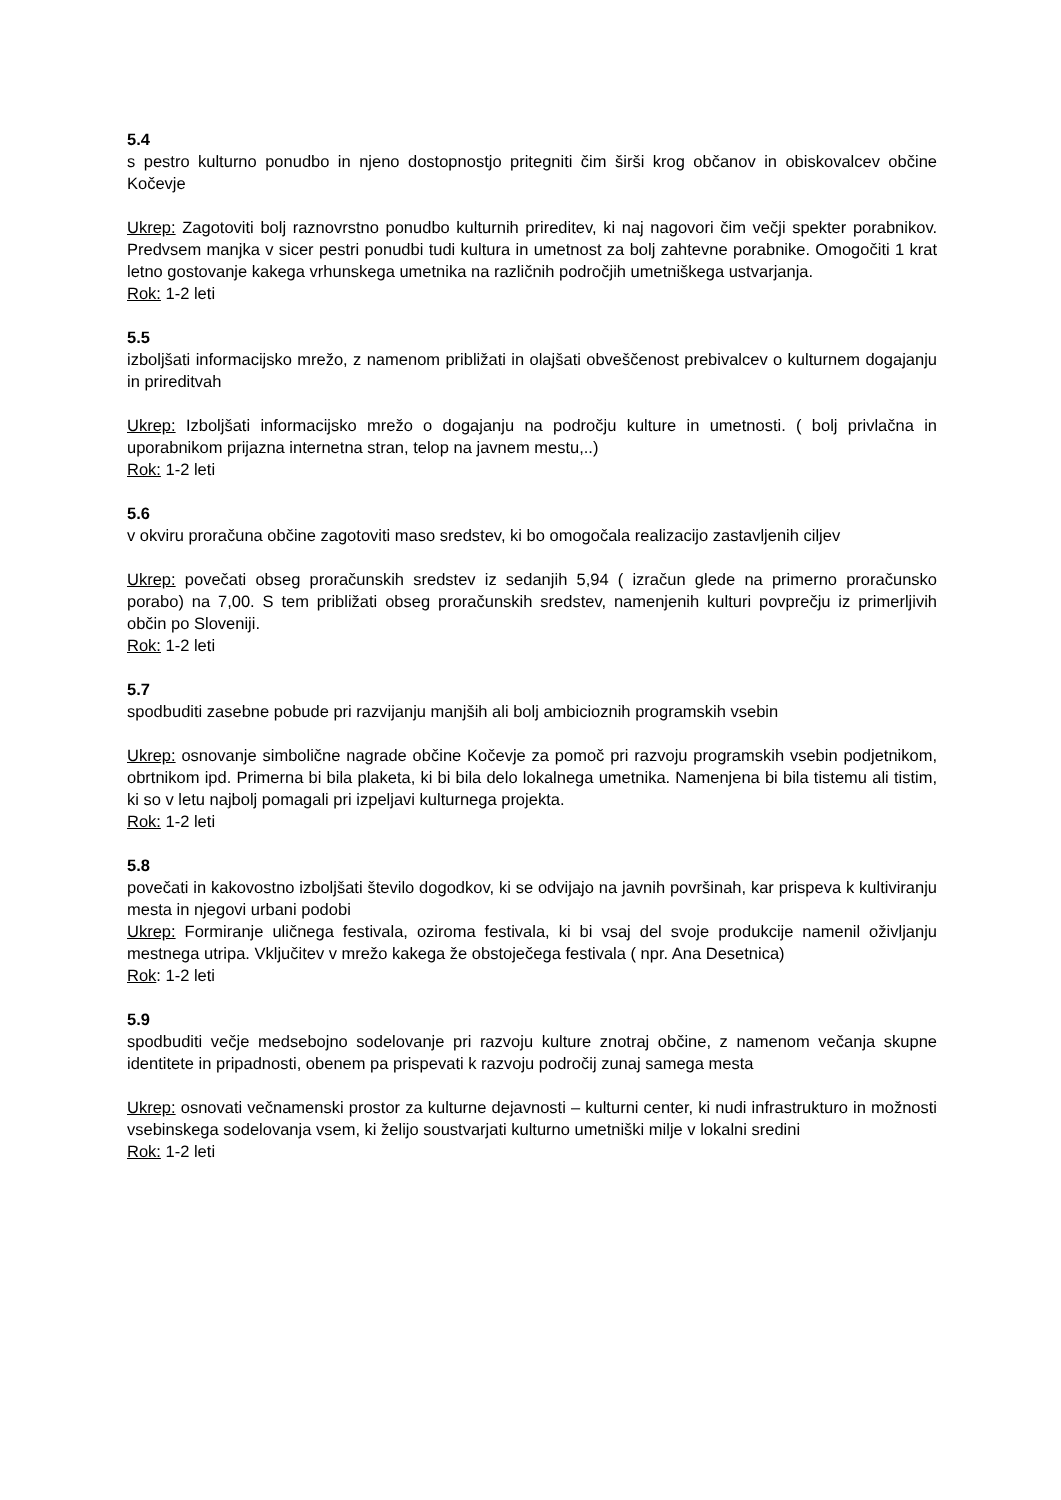5.4
s pestro kulturno ponudbo in njeno dostopnostjo pritegniti čim širši krog občanov in obiskovalcev občine Kočevje
Ukrep: Zagotoviti bolj raznovrstno ponudbo kulturnih prireditev, ki naj nagovori čim večji spekter porabnikov. Predvsem manjka v sicer pestri ponudbi tudi kultura in umetnost za bolj zahtevne porabnike. Omogočiti 1 krat letno gostovanje kakega vrhunskega umetnika na različnih področjih umetniškega ustvarjanja.
Rok: 1-2 leti
5.5
izboljšati informacijsko mrežo, z namenom približati in olajšati obveščenost prebivalcev o kulturnem dogajanju in prireditvah
Ukrep: Izboljšati informacijsko mrežo o dogajanju na področju kulture in umetnosti. ( bolj privlačna in uporabnikom prijazna internetna stran, telop na javnem mestu,..)
Rok: 1-2 leti
5.6
v okviru proračuna občine zagotoviti maso sredstev, ki bo omogočala realizacijo zastavljenih ciljev
Ukrep: povečati obseg proračunskih sredstev iz sedanjih 5,94 ( izračun glede na primerno proračunsko porabo) na 7,00. S tem približati obseg proračunskih sredstev, namenjenih kulturi povprečju iz primerljivih občin po Sloveniji.
Rok: 1-2 leti
5.7
spodbuditi zasebne pobude pri razvijanju manjših ali bolj ambicioznih programskih vsebin
Ukrep: osnovanje simbolične nagrade občine Kočevje za pomoč pri razvoju programskih vsebin podjetnikom, obrtnikom ipd. Primerna bi bila plaketa, ki bi bila delo lokalnega umetnika. Namenjena bi bila tistemu ali tistim, ki so v letu najbolj pomagali pri izpeljavi kulturnega projekta.
Rok: 1-2 leti
5.8
povečati in kakovostno izboljšati število dogodkov, ki se odvijajo na javnih površinah, kar prispeva k kultiviranju mesta in njegovi urbani podobi
Ukrep: Formiranje uličnega festivala, oziroma festivala, ki bi vsaj del svoje produkcije namenil oživljanju mestnega utripa. Vključitev v mrežo kakega že obstoječega festivala ( npr. Ana Desetnica)
Rok: 1-2 leti
5.9
spodbuditi večje medsebojno sodelovanje pri razvoju kulture znotraj občine, z namenom večanja skupne identitete in pripadnosti, obenem pa prispevati k razvoju področij zunaj samega mesta
Ukrep: osnovati večnamenski prostor za kulturne dejavnosti – kulturni center, ki nudi infrastrukturo in možnosti vsebinskega sodelovanja vsem, ki želijo soustvarjati kulturno umetniški milje v lokalni sredini
Rok: 1-2 leti